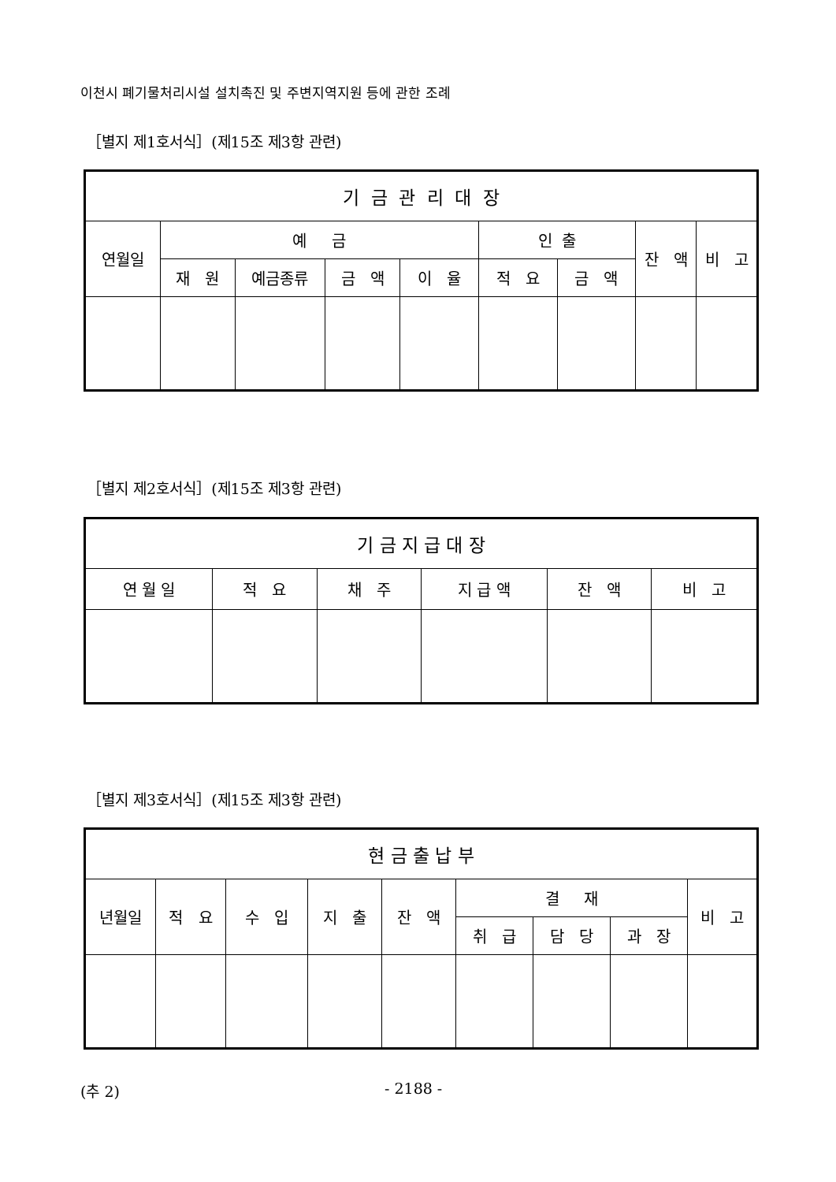이천시 폐기물처리시설 설치촉진 및 주변지역지원 등에 관한 조례
［별지 제1호서식］(제15조 제3항 관련)
| 기 금 관 리 대 장 | | | | | | | | |
| --- | --- | --- | --- | --- | --- | --- | --- | --- |
| 연월일 | 예 금 | | | | 인 출 | | 잔 액 | 비 고 |
| | 재 원 | 예금종류 | 금 액 | 이 율 | 적 요 | 금 액 | | |
［별지 제2호서식］(제15조 제3항 관련)
| 기 금 지 급 대 장 | | | | | |
| --- | --- | --- | --- | --- | --- |
| 연 월 일 | 적 요 | 채 주 | 지 급 액 | 잔 액 | 비 고 |
［별지 제3호서식］(제15조 제3항 관련)
| 현 금 출 납 부 | | | | | | | | |
| --- | --- | --- | --- | --- | --- | --- | --- | --- |
| 년월일 | 적 요 | 수 입 | 지 출 | 잔 액 | 결 재 | | | 비 고 |
| | | | | | 취 급 | 담 당 | 과 장 | |
(추 2) - 2188 -